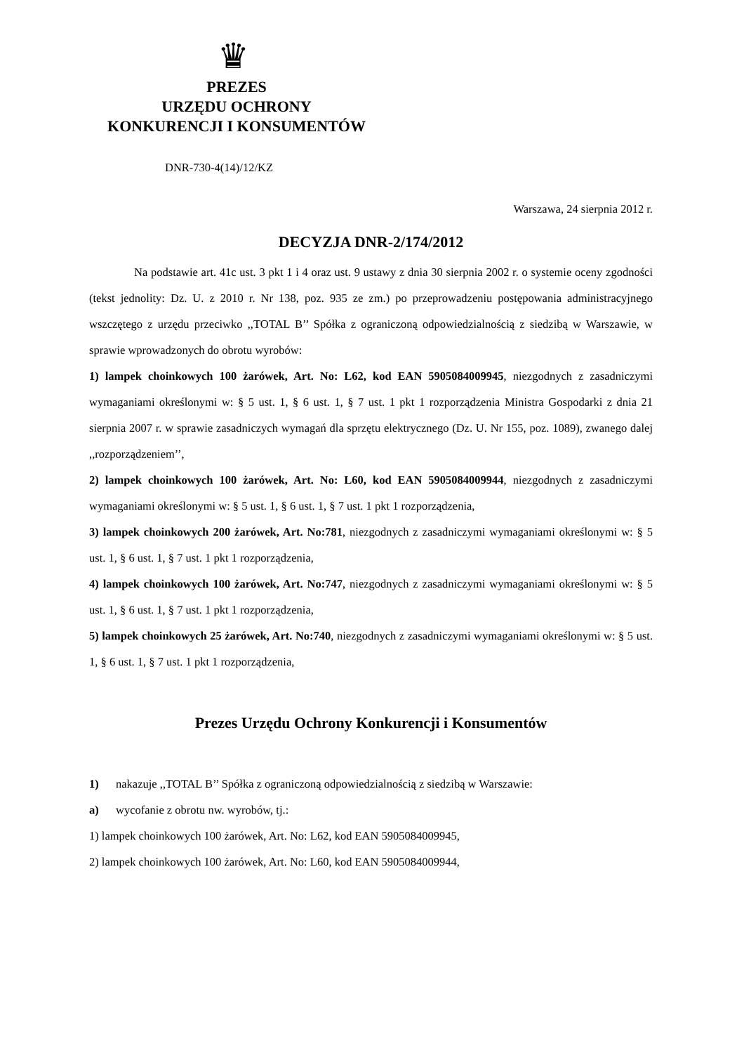♛
PREZES
URZĘDU OCHRONY
KONKURENCJI I KONSUMENTÓW
DNR-730-4(14)/12/KZ
Warszawa, 24 sierpnia 2012 r.
DECYZJA DNR-2/174/2012
Na podstawie art. 41c ust. 3 pkt 1 i 4 oraz ust. 9 ustawy z dnia 30 sierpnia 2002 r. o systemie oceny zgodności (tekst jednolity: Dz. U. z 2010 r. Nr 138, poz. 935 ze zm.) po przeprowadzeniu postępowania administracyjnego wszczętego z urzędu przeciwko ,,TOTAL B’’ Spółka z ograniczoną odpowiedzialnością z siedzibą w Warszawie, w sprawie wprowadzonych do obrotu wyrobów:
1) lampek choinkowych 100 żarówek, Art. No: L62, kod EAN 5905084009945, niezgodnych z zasadniczymi wymaganiami określonymi w: § 5 ust. 1, § 6 ust. 1, § 7 ust. 1 pkt 1 rozporządzenia Ministra Gospodarki z dnia 21 sierpnia 2007 r. w sprawie zasadniczych wymagań dla sprzętu elektrycznego (Dz. U. Nr 155, poz. 1089), zwanego dalej ,,rozporządzeniem’’,
2) lampek choinkowych 100 żarówek, Art. No: L60, kod EAN 5905084009944, niezgodnych z zasadniczymi wymaganiami określonymi w: § 5 ust. 1, § 6 ust. 1, § 7 ust. 1 pkt 1 rozporządzenia,
3) lampek choinkowych 200 żarówek, Art. No:781, niezgodnych z zasadniczymi wymaganiami określonymi w: § 5 ust. 1, § 6 ust. 1, § 7 ust. 1 pkt 1 rozporządzenia,
4) lampek choinkowych 100 żarówek, Art. No:747, niezgodnych z zasadniczymi wymaganiami określonymi w: § 5 ust. 1, § 6 ust. 1, § 7 ust. 1 pkt 1 rozporządzenia,
5) lampek choinkowych 25 żarówek, Art. No:740, niezgodnych z zasadniczymi wymaganiami określonymi w: § 5 ust. 1, § 6 ust. 1, § 7 ust. 1 pkt 1 rozporządzenia,
Prezes Urzędu Ochrony Konkurencji i Konsumentów
1) nakazuje ,,TOTAL B’’ Spółka z ograniczoną odpowiedzialnością z siedzibą w Warszawie:
a) wycofanie z obrotu nw. wyrobów, tj.:
1) lampek choinkowych 100 żarówek, Art. No: L62, kod EAN 5905084009945,
2) lampek choinkowych 100 żarówek, Art. No: L60, kod EAN 5905084009944,